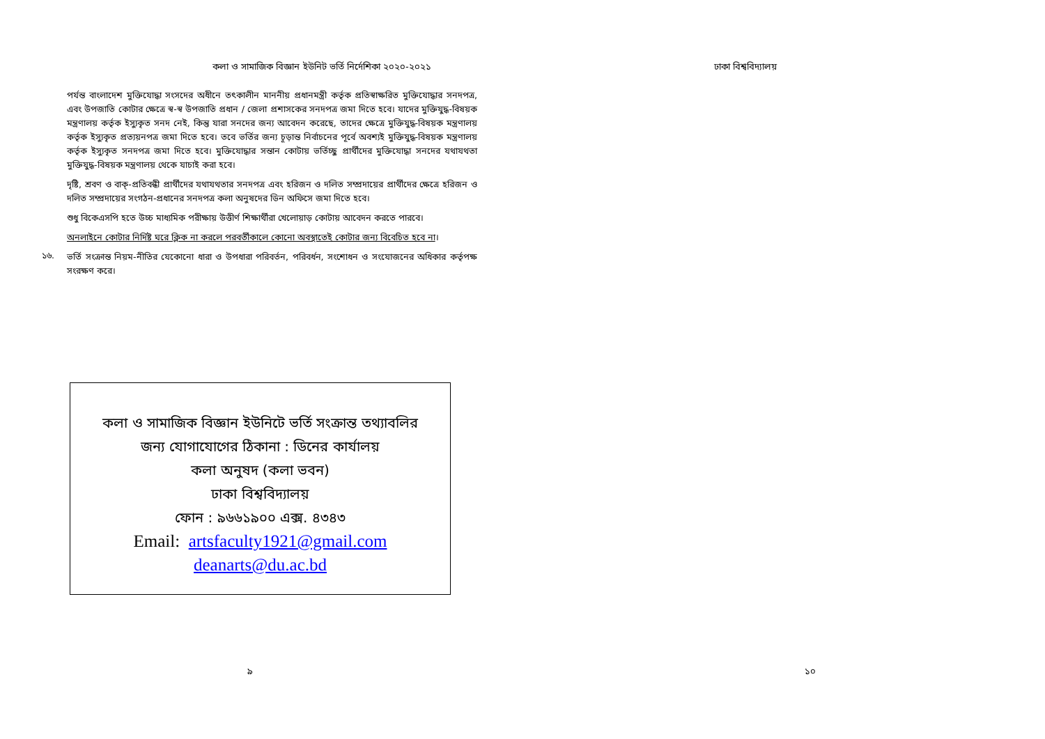কলা ও সামাজিক বিজ্ঞান ইউনিট ভর্তি নির্দেশিকা ২০২০-২০২১ ঢাকা বিশ্ববিদ্যালয়
পর্যন্ত বাংলাদেশ মুক্তিযোদ্ধা সংসদের অধীনে তৎকালীন মাননীয় প্রধানমন্ত্রী কর্তৃক প্রতিস্বাক্ষরিত মুক্তিযোদ্ধার সনদপত্র, এবং উপজাতি কোটার ক্ষেত্রে স্ব-স্ব উপজাতি প্রধান / জেলা প্রশাসকের সনদপত্র জমা দিতে হবে। যাদের মুক্তিযুদ্ধ-বিষয়ক মন্ত্রণালয় কর্তৃক ইস্যুকৃত সনদ নেই, কিন্তু যারা সনদের জন্য আবেদন করেছে, তাদের ক্ষেত্রে মুক্তিযুদ্ধ-বিষয়ক মন্ত্রণালয় কর্তৃক ইস্যুকৃত প্রত্যয়নপত্র জমা দিতে হবে। তবে ভর্তির জন্য চূড়ান্ত নির্বাচনের পূর্বে অবশ্যই মুক্তিযুদ্ধ-বিষয়ক মন্ত্রণালয় কর্তৃক ইস্যুকৃত সনদপত্র জমা দিতে হবে। মুক্তিযোদ্ধার সন্তান কোটায় ভর্তিচ্ছু প্রার্থীদের মুক্তিযোদ্ধা সনদের যথাযথতা মুক্তিযুদ্ধ-বিষয়ক মন্ত্রণালয় থেকে যাচাই করা হবে।
দৃষ্টি, শ্রবণ ও বাক্-প্রতিবন্ধী প্রার্থীদের যথাযথতার সনদপত্র এবং হরিজন ও দলিত সম্প্রদায়ের প্রার্থীদের ক্ষেত্রে হরিজন ও দলিত সম্প্রদায়ের সংগঠন-প্রধানের সনদপত্র কলা অনুষদের ডিন অফিসে জমা দিতে হবে।
শুধু বিকেএসপি হতে উচ্চ মাধ্যমিক পরীক্ষায় উত্তীর্ণ শিক্ষার্থীরা খেলোয়াড় কোটায় আবেদন করতে পারবে।
অনলাইনে কোটার নির্দিষ্ট ঘরে ক্লিক না করলে পরবর্তীকালে কোনো অবস্থাতেই কোটার জন্য বিবেচিত হবে না।
১৬.
ভর্তি সংক্রান্ত নিয়ম-নীতির যেকোনো ধারা ও উপধারা পরিবর্তন, পরিবর্ধন, সংশোধন ও সংযোজনের অধিকার কর্তৃপক্ষ সংরক্ষণ করে।
কলা ও সামাজিক বিজ্ঞান ইউনিটে ভর্তি সংক্রান্ত তথ্যাবলির
জন্য যোগাযোগের ঠিকানা : ডিনের কার্যালয়
কলা অনুষদ (কলা ভবন)
ঢাকা বিশ্ববিদ্যালয়
ফোন : ৯৬৬১৯০০ এক্স. ৪৩৪৩
Email: artsfaculty1921@gmail.com
deanarts@du.ac.bd
৯ ১০